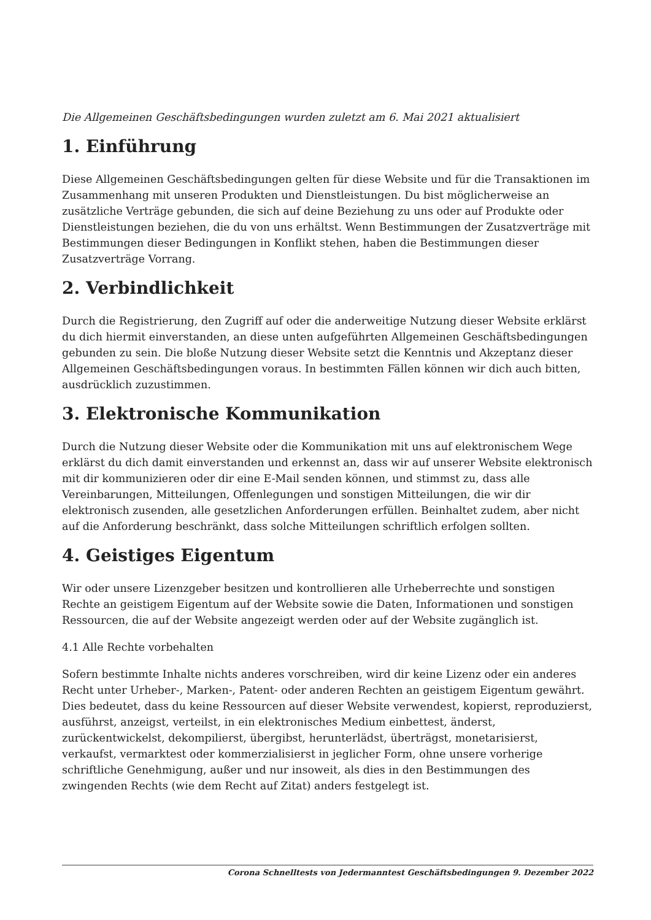Die Allgemeinen Geschäftsbedingungen wurden zuletzt am 6. Mai 2021 aktualisiert
1. Einführung
Diese Allgemeinen Geschäftsbedingungen gelten für diese Website und für die Transaktionen im Zusammenhang mit unseren Produkten und Dienstleistungen. Du bist möglicherweise an zusätzliche Verträge gebunden, die sich auf deine Beziehung zu uns oder auf Produkte oder Dienstleistungen beziehen, die du von uns erhältst. Wenn Bestimmungen der Zusatzverträge mit Bestimmungen dieser Bedingungen in Konflikt stehen, haben die Bestimmungen dieser Zusatzverträge Vorrang.
2. Verbindlichkeit
Durch die Registrierung, den Zugriff auf oder die anderweitige Nutzung dieser Website erklärst du dich hiermit einverstanden, an diese unten aufgeführten Allgemeinen Geschäftsbedingungen gebunden zu sein. Die bloße Nutzung dieser Website setzt die Kenntnis und Akzeptanz dieser Allgemeinen Geschäftsbedingungen voraus. In bestimmten Fällen können wir dich auch bitten, ausdrücklich zuzustimmen.
3. Elektronische Kommunikation
Durch die Nutzung dieser Website oder die Kommunikation mit uns auf elektronischem Wege erklärst du dich damit einverstanden und erkennst an, dass wir auf unserer Website elektronisch mit dir kommunizieren oder dir eine E-Mail senden können, und stimmst zu, dass alle Vereinbarungen, Mitteilungen, Offenlegungen und sonstigen Mitteilungen, die wir dir elektronisch zusenden, alle gesetzlichen Anforderungen erfüllen. Beinhaltet zudem, aber nicht auf die Anforderung beschränkt, dass solche Mitteilungen schriftlich erfolgen sollten.
4. Geistiges Eigentum
Wir oder unsere Lizenzgeber besitzen und kontrollieren alle Urheberrechte und sonstigen Rechte an geistigem Eigentum auf der Website sowie die Daten, Informationen und sonstigen Ressourcen, die auf der Website angezeigt werden oder auf der Website zugänglich ist.
4.1 Alle Rechte vorbehalten
Sofern bestimmte Inhalte nichts anderes vorschreiben, wird dir keine Lizenz oder ein anderes Recht unter Urheber-, Marken-, Patent- oder anderen Rechten an geistigem Eigentum gewährt. Dies bedeutet, dass du keine Ressourcen auf dieser Website verwendest, kopierst, reproduzierst, ausführst, anzeigst, verteilst, in ein elektronisches Medium einbettest, änderst, zurückentwickelst, dekompilierst, übergibst, herunterlädst, überträgst, monetarisierst, verkaufst, vermarktest oder kommerzialisierst in jeglicher Form, ohne unsere vorherige schriftliche Genehmigung, außer und nur insoweit, als dies in den Bestimmungen des zwingenden Rechts (wie dem Recht auf Zitat) anders festgelegt ist.
Corona Schnelltests von Jedermanntest Geschäftsbedingungen 9. Dezember 2022